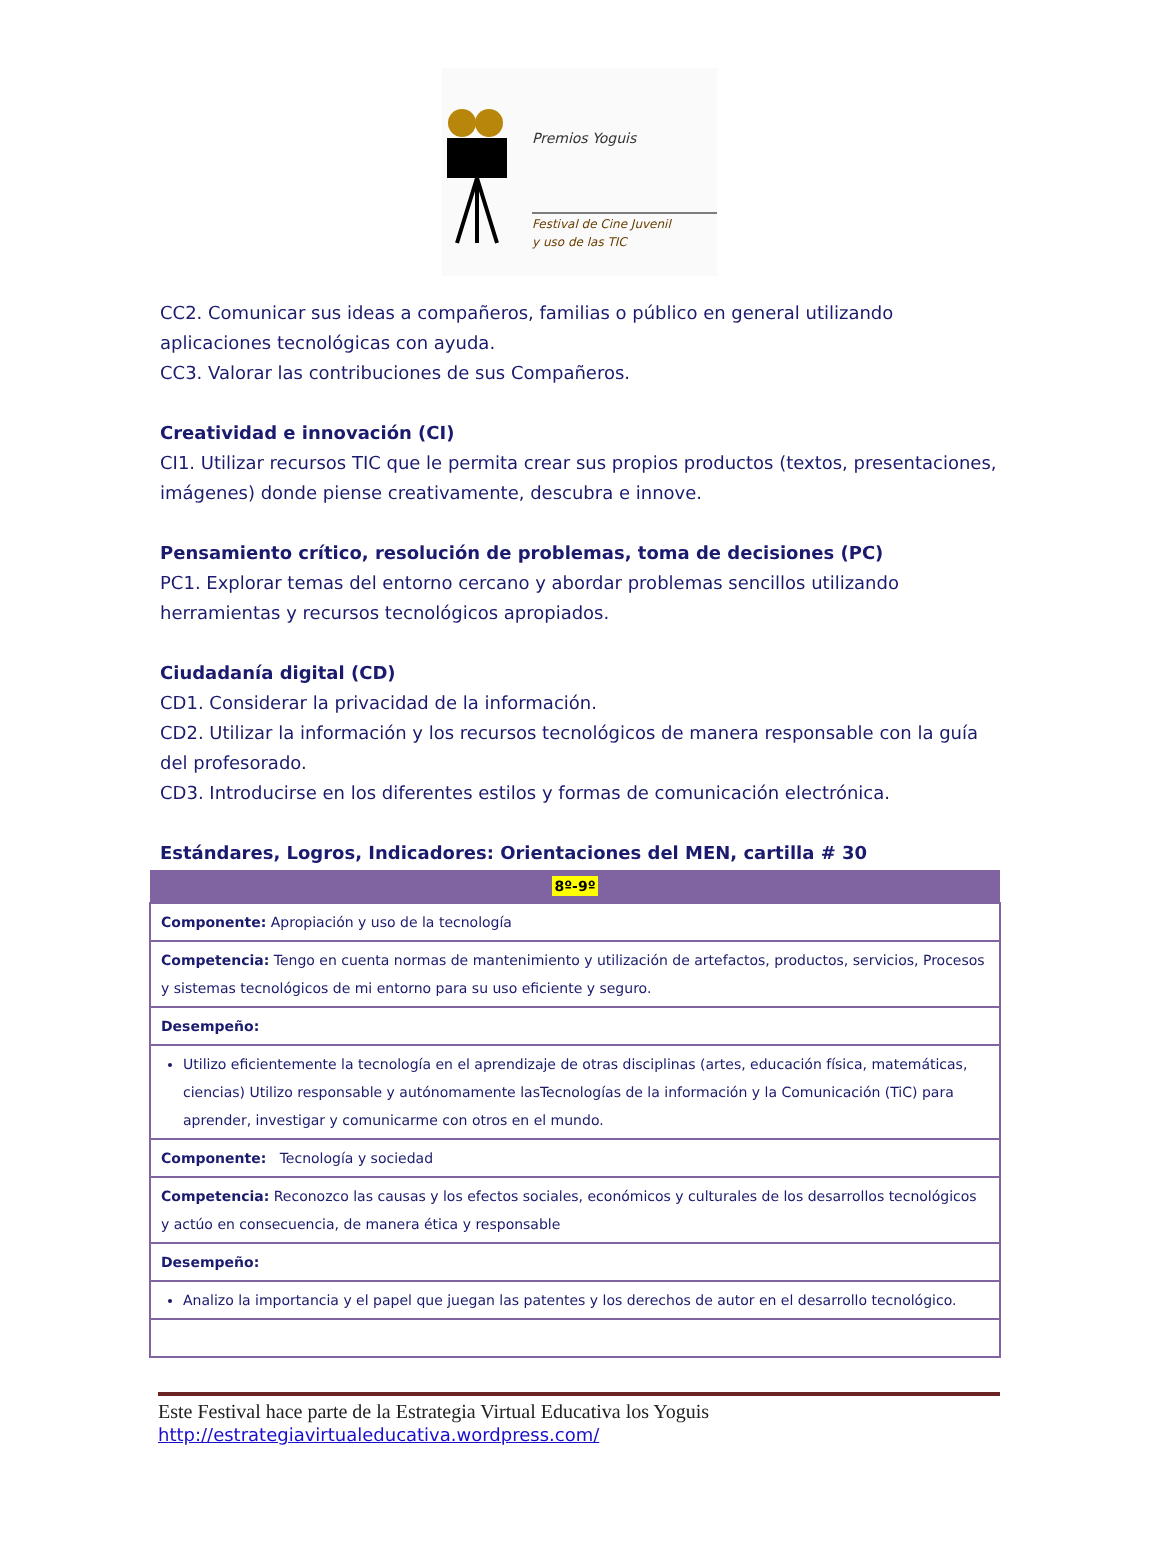Premios Yoguis
Festival de Cine Juvenil
y uso de las TIC
CC2. Comunicar sus ideas a compañeros, familias o público en general utilizando aplicaciones tecnológicas con ayuda.
CC3. Valorar las contribuciones de sus Compañeros.
Creatividad e innovación (CI)
CI1. Utilizar recursos TIC que le permita crear sus propios productos (textos, presentaciones, imágenes) donde piense creativamente, descubra e innove.
Pensamiento crítico, resolución de problemas, toma de decisiones (PC)
PC1. Explorar temas del entorno cercano y abordar problemas sencillos utilizando herramientas y recursos tecnológicos apropiados.
Ciudadanía digital (CD)
CD1. Considerar la privacidad de la información.
CD2. Utilizar la información y los recursos tecnológicos de manera responsable con la guía del profesorado.
CD3. Introducirse en los diferentes estilos y formas de comunicación electrónica.
Estándares, Logros, Indicadores: Orientaciones del MEN, cartilla # 30
| 8º-9º |
| --- |
| Componente: Apropiación y uso de la tecnología |
| Competencia: Tengo en cuenta normas de mantenimiento y utilización de artefactos, productos, servicios, Procesos y sistemas tecnológicos de mi entorno para su uso eficiente y seguro. |
| Desempeño: |
| Utilizo eficientemente la tecnología en el aprendizaje de otras disciplinas (artes, educación física, matemáticas, ciencias) Utilizo responsable y autónomamente lasTecnologías de la información y la Comunicación (TiC) para aprender, investigar y comunicarme con otros en el mundo. |
| Componente: Tecnología y sociedad |
| Competencia: Reconozco las causas y los efectos sociales, económicos y culturales de los desarrollos tecnológicos y actúo en consecuencia, de manera ética y responsable |
| Desempeño: |
| Analizo la importancia y el papel que juegan las patentes y los derechos de autor en el desarrollo tecnológico. |
Este Festival hace parte de la Estrategia Virtual Educativa los Yoguis
http://estrategiavirtualeducativa.wordpress.com/